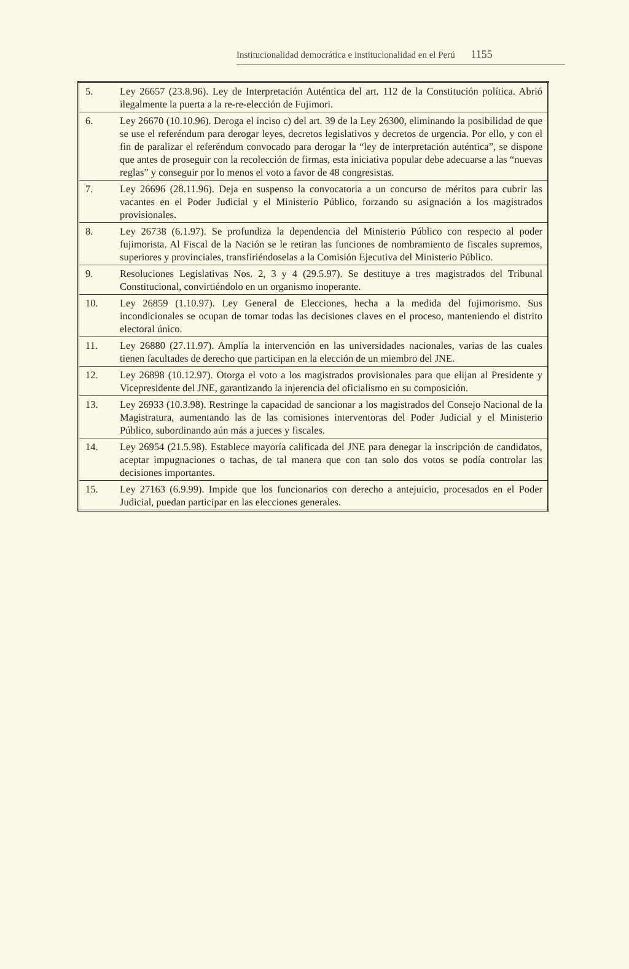Institucionalidad democrática e institucionalidad en el Perú 1155
| 5. | Ley 26657 (23.8.96). Ley de Interpretación Auténtica del art. 112 de la Constitución política. Abrió ilegalmente la puerta a la re-re-elección de Fujimori. |
| 6. | Ley 26670 (10.10.96). Deroga el inciso c) del art. 39 de la Ley 26300, eliminando la posibilidad de que se use el referéndum para derogar leyes, decretos legislativos y decretos de urgencia. Por ello, y con el fin de paralizar el referéndum convocado para derogar la “ley de interpretación auténtica”, se dispone que antes de proseguir con la recolección de firmas, esta iniciativa popular debe adecuarse a las “nuevas reglas” y conseguir por lo menos el voto a favor de 48 congresistas. |
| 7. | Ley 26696 (28.11.96). Deja en suspenso la convocatoria a un concurso de méritos para cubrir las vacantes en el Poder Judicial y el Ministerio Público, forzando su asignación a los magistrados provisionales. |
| 8. | Ley 26738 (6.1.97). Se profundiza la dependencia del Ministerio Público con respecto al poder fujimorista. Al Fiscal de la Nación se le retiran las funciones de nombramiento de fiscales supremos, superiores y provinciales, transfiriéndoselas a la Comisión Ejecutiva del Ministerio Público. |
| 9. | Resoluciones Legislativas Nos. 2, 3 y 4 (29.5.97). Se destituye a tres magistrados del Tribunal Constitucional, convirtiéndolo en un organismo inoperante. |
| 10. | Ley 26859 (1.10.97). Ley General de Elecciones, hecha a la medida del fujimorismo. Sus incondicionales se ocupan de tomar todas las decisiones claves en el proceso, manteniendo el distrito electoral único. |
| 11. | Ley 26880 (27.11.97). Amplía la intervención en las universidades nacionales, varias de las cuales tienen facultades de derecho que participan en la elección de un miembro del JNE. |
| 12. | Ley 26898 (10.12.97). Otorga el voto a los magistrados provisionales para que elijan al Presidente y Vicepresidente del JNE, garantizando la injerencia del oficialismo en su composición. |
| 13. | Ley 26933 (10.3.98). Restringe la capacidad de sancionar a los magistrados del Consejo Nacional de la Magistratura, aumentando las de las comisiones interventoras del Poder Judicial y el Ministerio Público, subordinando aún más a jueces y fiscales. |
| 14. | Ley 26954 (21.5.98). Establece mayoría calificada del JNE para denegar la inscripción de candidatos, aceptar impugnaciones o tachas, de tal manera que con tan solo dos votos se podía controlar las decisiones importantes. |
| 15. | Ley 27163 (6.9.99). Impide que los funcionarios con derecho a antejuicio, procesados en el Poder Judicial, puedan participar en las elecciones generales. |